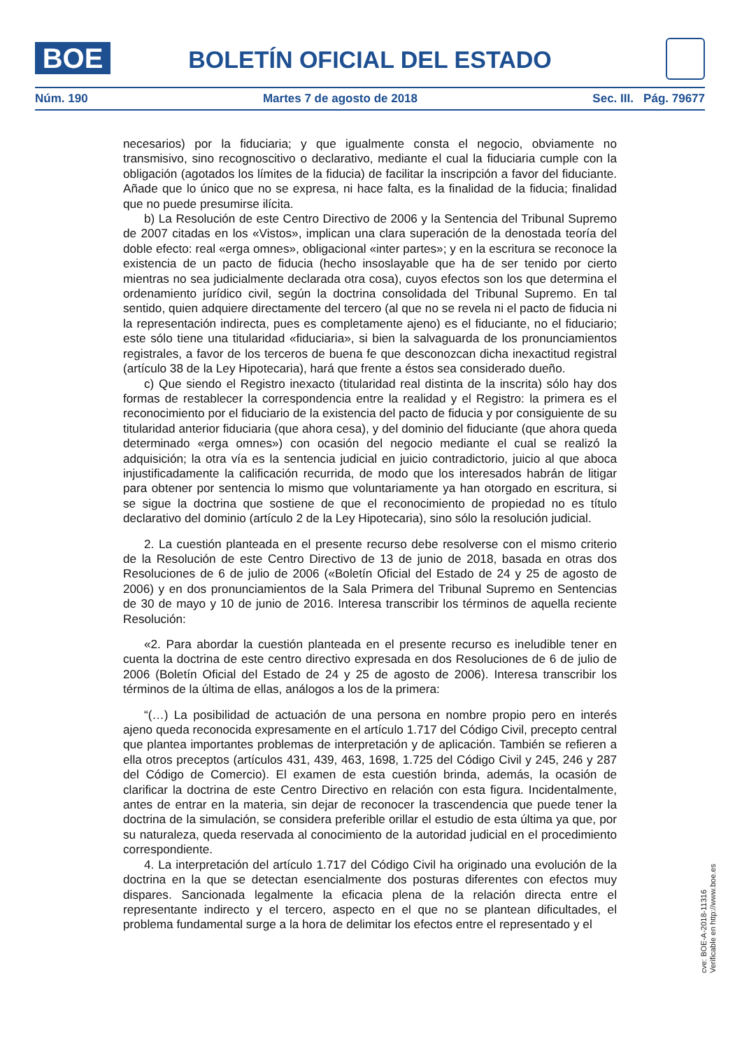BOE
BOLETÍN OFICIAL DEL ESTADO
Núm. 190 Martes 7 de agosto de 2018 Sec. III. Pág. 79677
necesarios) por la fiduciaria; y que igualmente consta el negocio, obviamente no transmisivo, sino recognoscitivo o declarativo, mediante el cual la fiduciaria cumple con la obligación (agotados los límites de la fiducia) de facilitar la inscripción a favor del fiduciante. Añade que lo único que no se expresa, ni hace falta, es la finalidad de la fiducia; finalidad que no puede presumirse ilícita.
b) La Resolución de este Centro Directivo de 2006 y la Sentencia del Tribunal Supremo de 2007 citadas en los «Vistos», implican una clara superación de la denostada teoría del doble efecto: real «erga omnes», obligacional «inter partes»; y en la escritura se reconoce la existencia de un pacto de fiducia (hecho insoslayable que ha de ser tenido por cierto mientras no sea judicialmente declarada otra cosa), cuyos efectos son los que determina el ordenamiento jurídico civil, según la doctrina consolidada del Tribunal Supremo. En tal sentido, quien adquiere directamente del tercero (al que no se revela ni el pacto de fiducia ni la representación indirecta, pues es completamente ajeno) es el fiduciante, no el fiduciario; este sólo tiene una titularidad «fiduciaria», si bien la salvaguarda de los pronunciamientos registrales, a favor de los terceros de buena fe que desconozcan dicha inexactitud registral (artículo 38 de la Ley Hipotecaria), hará que frente a éstos sea considerado dueño.
c) Que siendo el Registro inexacto (titularidad real distinta de la inscrita) sólo hay dos formas de restablecer la correspondencia entre la realidad y el Registro: la primera es el reconocimiento por el fiduciario de la existencia del pacto de fiducia y por consiguiente de su titularidad anterior fiduciaria (que ahora cesa), y del dominio del fiduciante (que ahora queda determinado «erga omnes») con ocasión del negocio mediante el cual se realizó la adquisición; la otra vía es la sentencia judicial en juicio contradictorio, juicio al que aboca injustificadamente la calificación recurrida, de modo que los interesados habrán de litigar para obtener por sentencia lo mismo que voluntariamente ya han otorgado en escritura, si se sigue la doctrina que sostiene de que el reconocimiento de propiedad no es título declarativo del dominio (artículo 2 de la Ley Hipotecaria), sino sólo la resolución judicial.
2. La cuestión planteada en el presente recurso debe resolverse con el mismo criterio de la Resolución de este Centro Directivo de 13 de junio de 2018, basada en otras dos Resoluciones de 6 de julio de 2006 («Boletín Oficial del Estado de 24 y 25 de agosto de 2006) y en dos pronunciamientos de la Sala Primera del Tribunal Supremo en Sentencias de 30 de mayo y 10 de junio de 2016. Interesa transcribir los términos de aquella reciente Resolución:
«2. Para abordar la cuestión planteada en el presente recurso es ineludible tener en cuenta la doctrina de este centro directivo expresada en dos Resoluciones de 6 de julio de 2006 (Boletín Oficial del Estado de 24 y 25 de agosto de 2006). Interesa transcribir los términos de la última de ellas, análogos a los de la primera:
“(…) La posibilidad de actuación de una persona en nombre propio pero en interés ajeno queda reconocida expresamente en el artículo 1.717 del Código Civil, precepto central que plantea importantes problemas de interpretación y de aplicación. También se refieren a ella otros preceptos (artículos 431, 439, 463, 1698, 1.725 del Código Civil y 245, 246 y 287 del Código de Comercio). El examen de esta cuestión brinda, además, la ocasión de clarificar la doctrina de este Centro Directivo en relación con esta figura. Incidentalmente, antes de entrar en la materia, sin dejar de reconocer la trascendencia que puede tener la doctrina de la simulación, se considera preferible orillar el estudio de esta última ya que, por su naturaleza, queda reservada al conocimiento de la autoridad judicial en el procedimiento correspondiente.
4. La interpretación del artículo 1.717 del Código Civil ha originado una evolución de la doctrina en la que se detectan esencialmente dos posturas diferentes con efectos muy dispares. Sancionada legalmente la eficacia plena de la relación directa entre el representante indirecto y el tercero, aspecto en el que no se plantean dificultades, el problema fundamental surge a la hora de delimitar los efectos entre el representado y el
cve: BOE-A-2018-11316
Verificable en http://www.boe.es